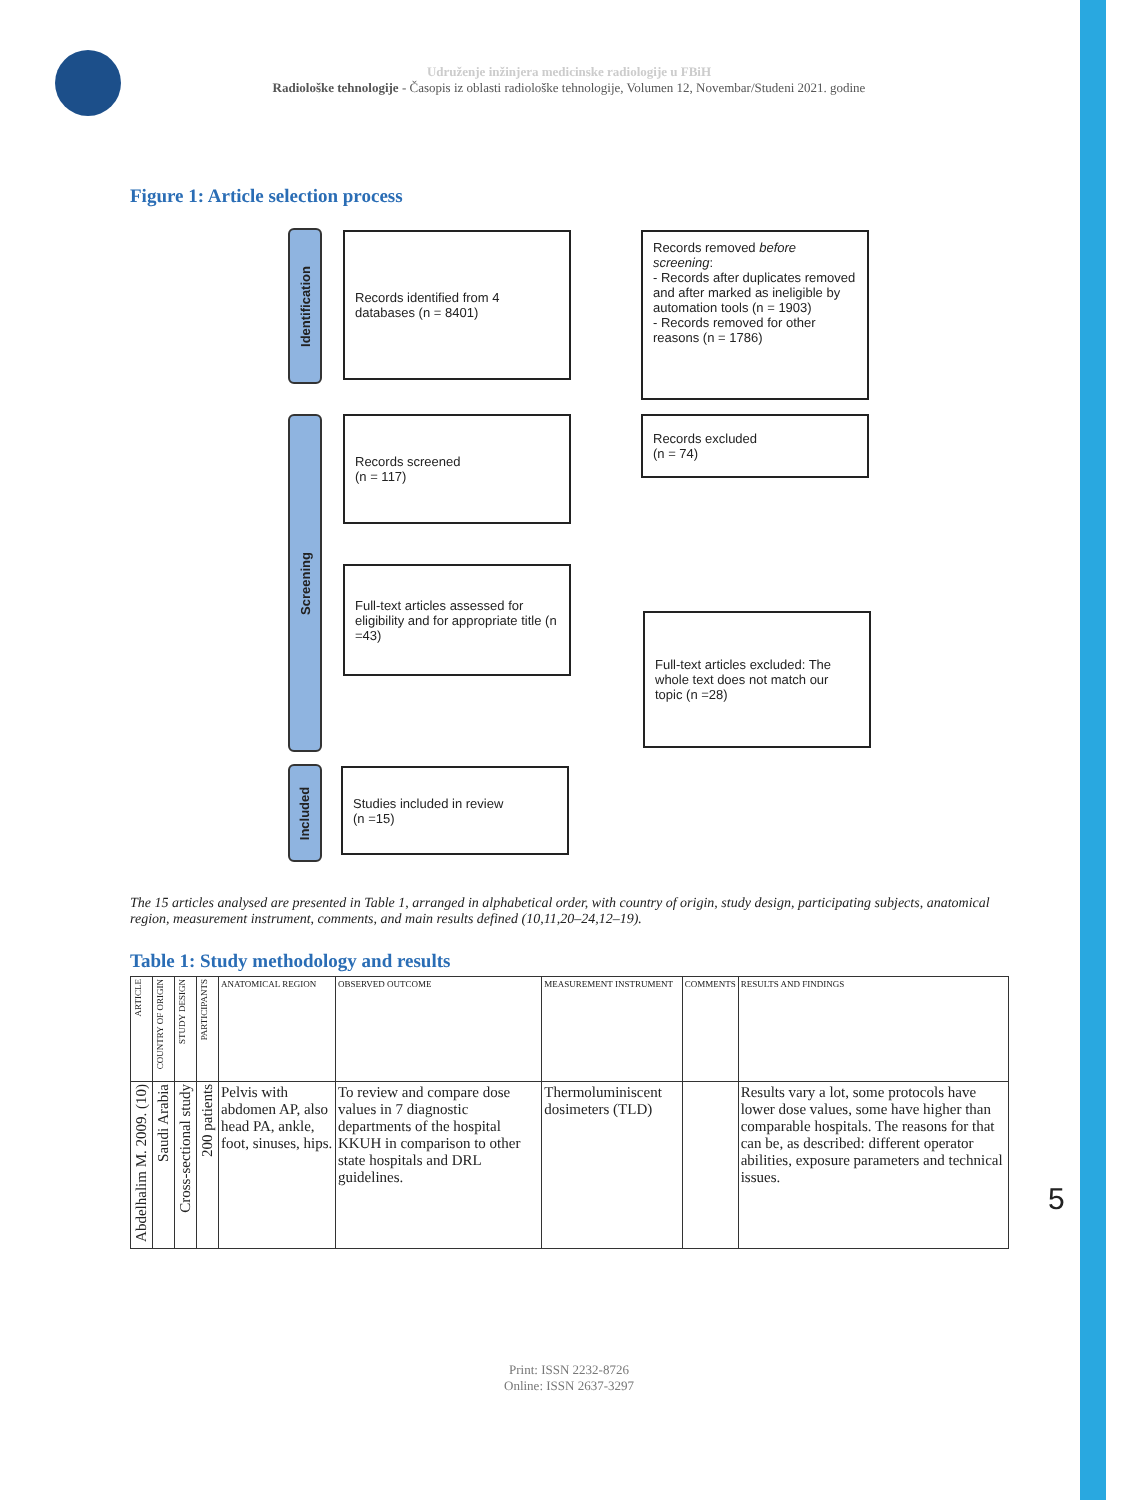Udruženje inžinjera medicinske radiologije u FBiH
Radiološke tehnologije - Časopis iz oblasti radiološke tehnologije, Volumen 12, Novembar/Studeni 2021. godine
Figure 1: Article selection process
Identification
Records identified from 4 databases (n = 8401)
Records removed before screening:
- Records after duplicates removed and after marked as ineligible by automation tools (n = 1903)
- Records removed for other reasons (n = 1786)
Screening
Records screened
(n = 117)
Records excluded
(n = 74)
Full-text articles assessed for eligibility and for appropriate title (n =43)
Full-text articles excluded: The whole text does not match our topic (n =28)
Included
Studies included in review
(n =15)
The 15 articles analysed are presented in Table 1, arranged in alphabetical order, with country of origin, study design, participating subjects, anatomical region, measurement instrument, comments, and main results defined (10,11,20–24,12–19).
Table 1: Study methodology and results
| ARTICLE | COUNTRY OF ORIGIN | STUDY DESIGN | PARTICIPANTS | ANATOMICAL REGION | OBSERVED OUTCOME | MEASUREMENT INSTRUMENT | COMMENTS | RESULTS AND FINDINGS |
| --- | --- | --- | --- | --- | --- | --- | --- | --- |
| Abdelhalim M. 2009. (10) | Saudi Arabia | Cross-sectional study | 200 patients | Pelvis with abdomen AP, also head PA, ankle, foot, sinuses, hips. | To review and compare dose values in 7 diagnostic departments of the hospital KKUH in comparison to other state hospitals and DRL guidelines. | Thermoluminiscent dosimeters (TLD) | | Results vary a lot, some protocols have lower dose values, some have higher than comparable hospitals. The reasons for that can be, as described: different operator abilities, exposure parameters and technical issues. |
5
Print: ISSN 2232-8726
Online: ISSN 2637-3297